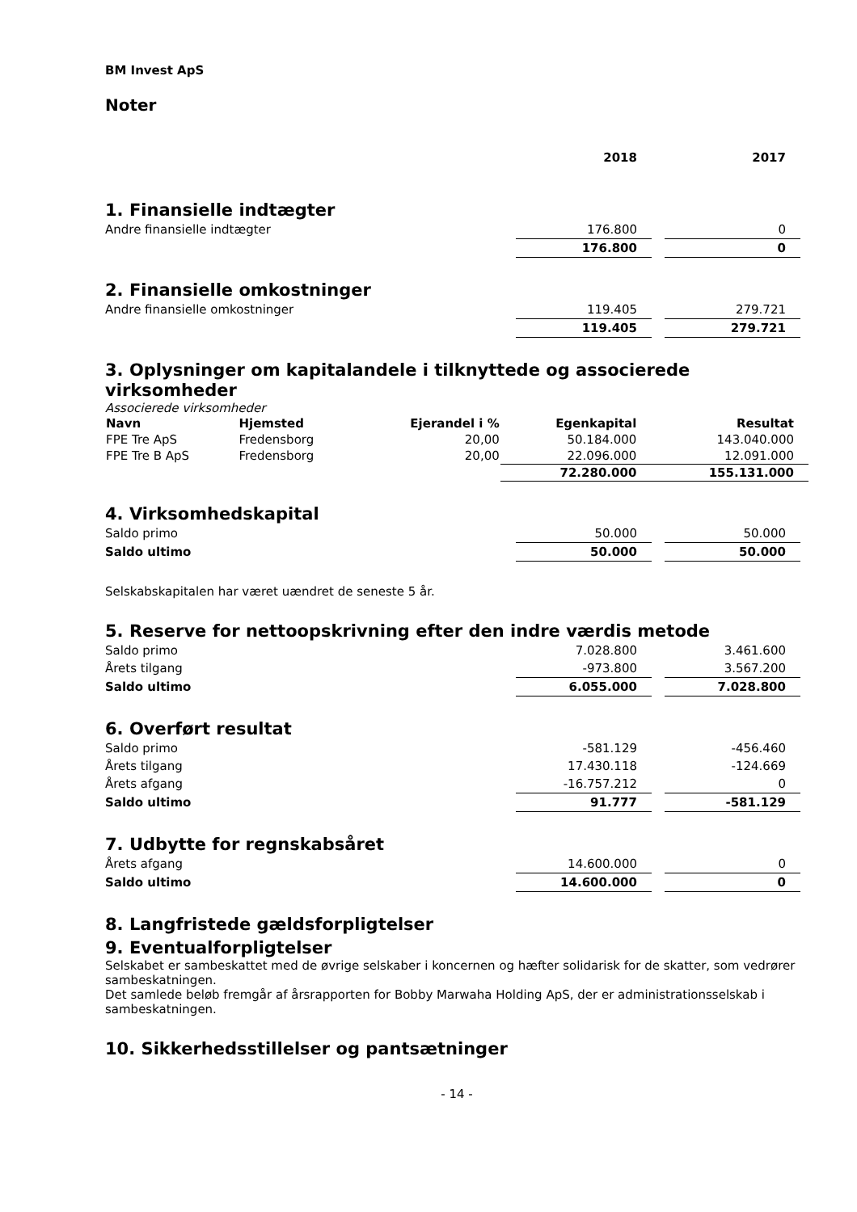BM Invest ApS
Noter
| | 2018 | | 2017 |
1. Finansielle indtægter
| Andre finansielle indtægter | 176.800 | | 0 |
| | 176.800 | | 0 |
2. Finansielle omkostninger
| Andre finansielle omkostninger | 119.405 | | 279.721 |
| | 119.405 | | 279.721 |
3. Oplysninger om kapitalandele i tilknyttede og associerede virksomheder
Associerede virksomheder
| Navn | Hjemsted | Ejerandel i % | Egenkapital | Resultat |
| --- | --- | --- | --- | --- |
| FPE Tre ApS | Fredensborg | 20,00 | 50.184.000 | 143.040.000 |
| FPE Tre B ApS | Fredensborg | 20,00 | 22.096.000 | 12.091.000 |
| | | | 72.280.000 | 155.131.000 |
4. Virksomhedskapital
| Saldo primo | 50.000 | | 50.000 |
| Saldo ultimo | 50.000 | | 50.000 |
Selskabskapitalen har været uændret de seneste 5 år.
5. Reserve for nettoopskrivning efter den indre værdis metode
| Saldo primo | 7.028.800 | | 3.461.600 |
| Årets tilgang | -973.800 | | 3.567.200 |
| Saldo ultimo | 6.055.000 | | 7.028.800 |
6. Overført resultat
| Saldo primo | -581.129 | | -456.460 |
| Årets tilgang | 17.430.118 | | -124.669 |
| Årets afgang | -16.757.212 | | 0 |
| Saldo ultimo | 91.777 | | -581.129 |
7. Udbytte for regnskabsåret
| Årets afgang | 14.600.000 | | 0 |
| Saldo ultimo | 14.600.000 | | 0 |
8. Langfristede gældsforpligtelser
9. Eventualforpligtelser
Selskabet er sambeskattet med de øvrige selskaber i koncernen og hæfter solidarisk for de skatter, som vedrører sambeskatningen.
Det samlede beløb fremgår af årsrapporten for Bobby Marwaha Holding ApS, der er administrationsselskab i sambeskatningen.
10. Sikkerhedsstillelser og pantsætninger
- 14 -